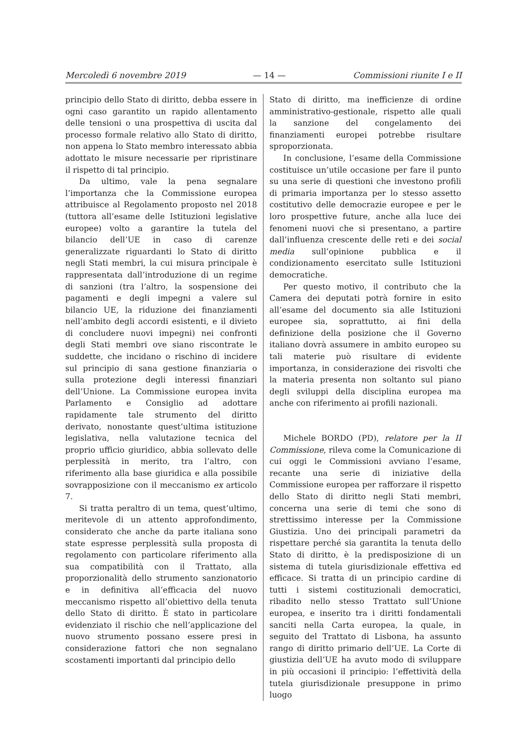Mercoledì 6 novembre 2019 — 14 — Commissioni riunite I e II
principio dello Stato di diritto, debba essere in ogni caso garantito un rapido allentamento delle tensioni o una prospettiva di uscita dal processo formale relativo allo Stato di diritto, non appena lo Stato membro interessato abbia adottato le misure necessarie per ripristinare il rispetto di tal principio.
Da ultimo, vale la pena segnalare l’importanza che la Commissione europea attribuisce al Regolamento proposto nel 2018 (tuttora all’esame delle Istituzioni legislative europee) volto a garantire la tutela del bilancio dell’UE in caso di carenze generalizzate riguardanti lo Stato di diritto negli Stati membri, la cui misura principale è rappresentata dall’introduzione di un regime di sanzioni (tra l’altro, la sospensione dei pagamenti e degli impegni a valere sul bilancio UE, la riduzione dei finanziamenti nell’ambito degli accordi esistenti, e il divieto di concludere nuovi impegni) nei confronti degli Stati membri ove siano riscontrate le suddette, che incidano o rischino di incidere sul principio di sana gestione finanziaria o sulla protezione degli interessi finanziari dell’Unione. La Commissione europea invita Parlamento e Consiglio ad adottare rapidamente tale strumento del diritto derivato, nonostante quest’ultima istituzione legislativa, nella valutazione tecnica del proprio ufficio giuridico, abbia sollevato delle perplessità in merito, tra l’altro, con riferimento alla base giuridica e alla possibile sovrapposizione con il meccanismo ex articolo 7.
Si tratta peraltro di un tema, quest’ultimo, meritevole di un attento approfondimento, considerato che anche da parte italiana sono state espresse perplessità sulla proposta di regolamento con particolare riferimento alla sua compatibilità con il Trattato, alla proporzionalità dello strumento sanzionatorio e in definitiva all’efficacia del nuovo meccanismo rispetto all’obiettivo della tenuta dello Stato di diritto. È stato in particolare evidenziato il rischio che nell’applicazione del nuovo strumento possano essere presi in considerazione fattori che non segnalano scostamenti importanti dal principio dello
Stato di diritto, ma inefficienze di ordine amministrativo-gestionale, rispetto alle quali la sanzione del congelamento dei finanziamenti europei potrebbe risultare sproporzionata.
In conclusione, l’esame della Commissione costituisce un’utile occasione per fare il punto su una serie di questioni che investono profili di primaria importanza per lo stesso assetto costitutivo delle democrazie europee e per le loro prospettive future, anche alla luce dei fenomeni nuovi che si presentano, a partire dall’influenza crescente delle reti e dei social media sull’opinione pubblica e il condizionamento esercitato sulle Istituzioni democratiche.
Per questo motivo, il contributo che la Camera dei deputati potrà fornire in esito all’esame del documento sia alle Istituzioni europee sia, soprattutto, ai fini della definizione della posizione che il Governo italiano dovrà assumere in ambito europeo su tali materie può risultare di evidente importanza, in considerazione dei risvolti che la materia presenta non soltanto sul piano degli sviluppi della disciplina europea ma anche con riferimento ai profili nazionali.
Michele BORDO (PD), relatore per la II Commissione, rileva come la Comunicazione di cui oggi le Commissioni avviano l’esame, recante una serie di iniziative della Commissione europea per rafforzare il rispetto dello Stato di diritto negli Stati membri, concerna una serie di temi che sono di strettissimo interesse per la Commissione Giustizia. Uno dei principali parametri da rispettare perché sia garantita la tenuta dello Stato di diritto, è la predisposizione di un sistema di tutela giurisdizionale effettiva ed efficace. Si tratta di un principio cardine di tutti i sistemi costituzionali democratici, ribadito nello stesso Trattato sull’Unione europea, e inserito tra i diritti fondamentali sanciti nella Carta europea, la quale, in seguito del Trattato di Lisbona, ha assunto rango di diritto primario dell’UE. La Corte di giustizia dell’UE ha avuto modo di sviluppare in più occasioni il principio: l’effettività della tutela giurisdizionale presuppone in primo luogo